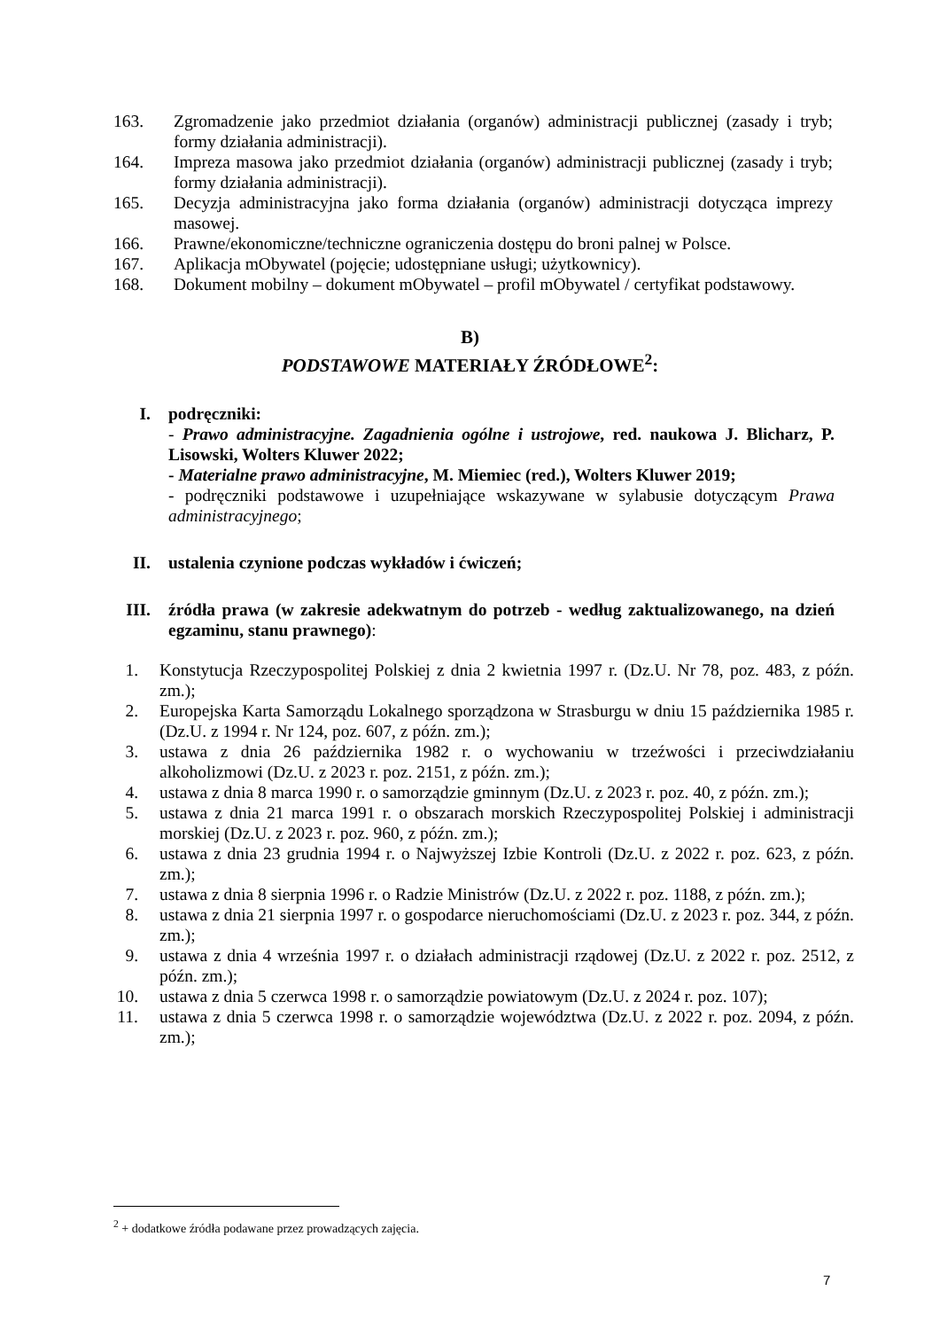163. Zgromadzenie jako przedmiot działania (organów) administracji publicznej (zasady i tryb; formy działania administracji).
164. Impreza masowa jako przedmiot działania (organów) administracji publicznej (zasady i tryb; formy działania administracji).
165. Decyzja administracyjna jako forma działania (organów) administracji dotycząca imprezy masowej.
166. Prawne/ekonomiczne/techniczne ograniczenia dostępu do broni palnej w Polsce.
167. Aplikacja mObywatel (pojęcie; udostępniane usługi; użytkownicy).
168. Dokument mobilny – dokument mObywatel – profil mObywatel / certyfikat podstawowy.
B)
PODSTAWOWE MATERIAŁY ŹRÓDŁOWE<sup>2</sup>:
I. podręczniki:
- Prawo administracyjne. Zagadnienia ogólne i ustrojowe, red. naukowa J. Blicharz, P. Lisowski, Wolters Kluwer 2022;
- Materialne prawo administracyjne, M. Miemiec (red.), Wolters Kluwer 2019;
- podręczniki podstawowe i uzupełniające wskazywane w sylabusie dotyczącym Prawa administracyjnego;
II. ustalenia czynione podczas wykładów i ćwiczeń;
III. źródła prawa (w zakresie adekwatnym do potrzeb - według zaktualizowanego, na dzień egzaminu, stanu prawnego):
1. Konstytucja Rzeczypospolitej Polskiej z dnia 2 kwietnia 1997 r. (Dz.U. Nr 78, poz. 483, z późn. zm.);
2. Europejska Karta Samorządu Lokalnego sporządzona w Strasburgu w dniu 15 października 1985 r. (Dz.U. z 1994 r. Nr 124, poz. 607, z późn. zm.);
3. ustawa z dnia 26 października 1982 r. o wychowaniu w trzeźwości i przeciwdziałaniu alkoholizmowi (Dz.U. z 2023 r. poz. 2151, z późn. zm.);
4. ustawa z dnia 8 marca 1990 r. o samorządzie gminnym (Dz.U. z 2023 r. poz. 40, z późn. zm.);
5. ustawa z dnia 21 marca 1991 r. o obszarach morskich Rzeczypospolitej Polskiej i administracji morskiej (Dz.U. z 2023 r. poz. 960, z późn. zm.);
6. ustawa z dnia 23 grudnia 1994 r. o Najwyższej Izbie Kontroli (Dz.U. z 2022 r. poz. 623, z późn. zm.);
7. ustawa z dnia 8 sierpnia 1996 r. o Radzie Ministrów (Dz.U. z 2022 r. poz. 1188, z późn. zm.);
8. ustawa z dnia 21 sierpnia 1997 r. o gospodarce nieruchomościami (Dz.U. z 2023 r. poz. 344, z późn. zm.);
9. ustawa z dnia 4 września 1997 r. o działach administracji rządowej (Dz.U. z 2022 r. poz. 2512, z późn. zm.);
10. ustawa z dnia 5 czerwca 1998 r. o samorządzie powiatowym (Dz.U. z 2024 r. poz. 107);
11. ustawa z dnia 5 czerwca 1998 r. o samorządzie województwa (Dz.U. z 2022 r. poz. 2094, z późn. zm.);
<sup>2</sup> + dodatkowe źródła podawane przez prowadzących zajęcia.
7